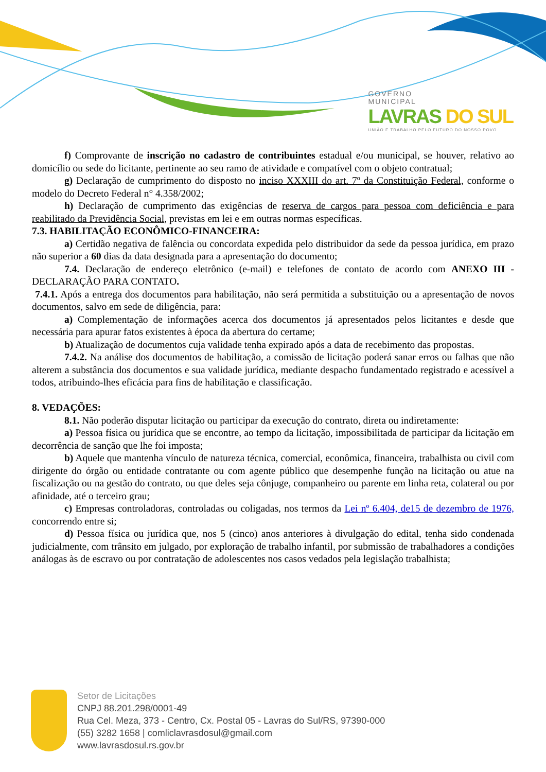GOVERNO
MUNICIPAL
LAVRAS DO SUL
UNIÃO E TRABALHO PELO FUTURO DO NOSSO POVO
f) Comprovante de inscrição no cadastro de contribuintes estadual e/ou municipal, se houver, relativo ao domicílio ou sede do licitante, pertinente ao seu ramo de atividade e compatível com o objeto contratual;
g) Declaração de cumprimento do disposto no inciso XXXIII do art. 7º da Constituição Federal, conforme o modelo do Decreto Federal n° 4.358/2002;
h) Declaração de cumprimento das exigências de reserva de cargos para pessoa com deficiência e para reabilitado da Previdência Social, previstas em lei e em outras normas específicas.
7.3. HABILITAÇÃO ECONÔMICO-FINANCEIRA:
a) Certidão negativa de falência ou concordata expedida pelo distribuidor da sede da pessoa jurídica, em prazo não superior a 60 dias da data designada para a apresentação do documento;
7.4. Declaração de endereço eletrônico (e-mail) e telefones de contato de acordo com ANEXO III - DECLARAÇÃO PARA CONTATO.
7.4.1. Após a entrega dos documentos para habilitação, não será permitida a substituição ou a apresentação de novos documentos, salvo em sede de diligência, para:
a) Complementação de informações acerca dos documentos já apresentados pelos licitantes e desde que necessária para apurar fatos existentes à época da abertura do certame;
b) Atualização de documentos cuja validade tenha expirado após a data de recebimento das propostas.
7.4.2. Na análise dos documentos de habilitação, a comissão de licitação poderá sanar erros ou falhas que não alterem a substância dos documentos e sua validade jurídica, mediante despacho fundamentado registrado e acessível a todos, atribuindo-lhes eficácia para fins de habilitação e classificação.
8. VEDAÇÕES:
8.1. Não poderão disputar licitação ou participar da execução do contrato, direta ou indiretamente:
a) Pessoa física ou jurídica que se encontre, ao tempo da licitação, impossibilitada de participar da licitação em decorrência de sanção que lhe foi imposta;
b) Aquele que mantenha vínculo de natureza técnica, comercial, econômica, financeira, trabalhista ou civil com dirigente do órgão ou entidade contratante ou com agente público que desempenhe função na licitação ou atue na fiscalização ou na gestão do contrato, ou que deles seja cônjuge, companheiro ou parente em linha reta, colateral ou por afinidade, até o terceiro grau;
c) Empresas controladoras, controladas ou coligadas, nos termos da Lei nº 6.404, de15 de dezembro de 1976, concorrendo entre si;
d) Pessoa física ou jurídica que, nos 5 (cinco) anos anteriores à divulgação do edital, tenha sido condenada judicialmente, com trânsito em julgado, por exploração de trabalho infantil, por submissão de trabalhadores a condições análogas às de escravo ou por contratação de adolescentes nos casos vedados pela legislação trabalhista;
Setor de Licitações
CNPJ 88.201.298/0001-49
Rua Cel. Meza, 373 - Centro, Cx. Postal 05 - Lavras do Sul/RS, 97390-000
(55) 3282 1658 | comliclavrasdosul@gmail.com
www.lavrasdosul.rs.gov.br